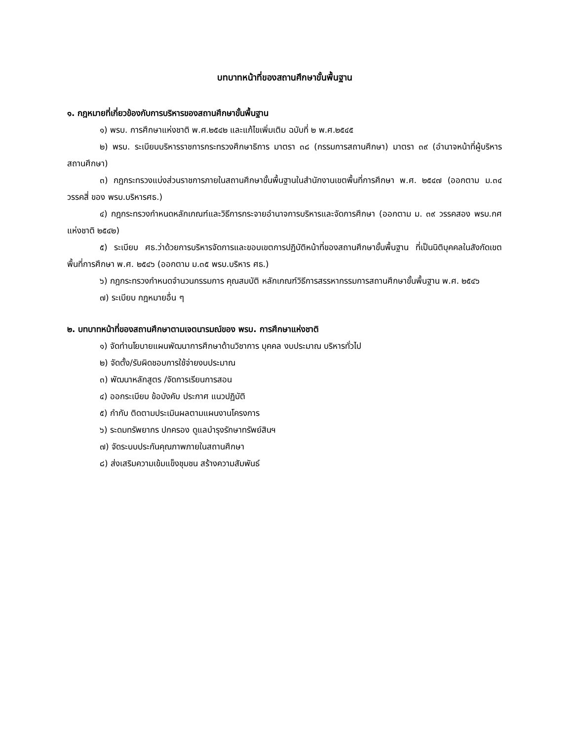บทบาทหน้าที่ของสถานศึกษาขั้นพื้นฐาน
๑. กฎหมายที่เกี่ยวข้องกับการบริหารของสถานศึกษาขั้นพื้นฐาน
๑) พรบ. การศึกษาแห่งชาติ พ.ศ.๒๕๔๒ และแก้ไขเพิ่มเติม ฉบับที่ ๒ พ.ศ.๒๕๔๕
๒) พรบ. ระเบียบบริหารราชการกระทรวงศึกษาธิการ มาตรา ๓๘ (กรรมการสถานศึกษา) มาตรา ๓๙ (อำนาจหน้าที่ผู้บริหารสถานศึกษา)
๓) กฎกระทรวงแบ่งส่วนราชการภายในสถานศึกษาขั้นพื้นฐานในสำนักงานเขตพื้นที่การศึกษา พ.ศ. ๒๕๔๗ (ออกตาม ม.๓๔ วรรคสี่ ของ พรบ.บริหารศธ.)
๔) กฎกระทรวงกำหนดหลักเกณฑ์และวิธีการกระจายอำนาจการบริหารและจัดการศึกษา (ออกตาม ม. ๓๙ วรรคสอง พรบ.กศ แห่งชาติ ๒๕๔๒)
๕) ระเบียบ ศธ.ว่าด้วยการบริหารจัดการและขอบเขตการปฏิบัติหน้าที่ของสถานศึกษาขั้นพื้นฐาน ที่เป็นนิติบุคคลในสังกัดเขตพื้นที่การศึกษา พ.ศ. ๒๕๔๖ (ออกตาม ม.๓๕ พรบ.บริหาร ศธ.)
๖) กฎกระทรวงกำหนดจำนวนกรรมการ คุณสมบัติ หลักเกณฑ์วิธีการสรรหากรรมการสถานศึกษาขั้นพื้นฐาน พ.ศ. ๒๕๔๖
๗) ระเบียบ กฎหมายอื่น ๆ
๒. บทบาทหน้าที่ของสถานศึกษาตามเจตนารมณ์ของ พรบ. การศึกษาแห่งชาติ
๑) จัดทำนโยบายแผนพัฒนาการศึกษาด้านวิชาการ บุคคล งบประมาณ บริหารทั่วไป
๒) จัดตั้ง/รับผิดชอบการใช้จ่ายงบประมาณ
๓) พัฒนาหลักสูตร /จัดการเรียนการสอน
๔) ออกระเบียบ ข้อบังคับ ประกาศ แนวปฏิบัติ
๕) กำกับ ติดตามประเมินผลตามแผนงานโครงการ
๖) ระดมทรัพยากร ปกครอง ดูแลบำรุงรักษาทรัพย์สินฯ
๗) จัดระบบประกันคุณภาพภายในสถานศึกษา
๘) ส่งเสริมความเข้มแข็งชุมชน สร้างความสัมพันธ์